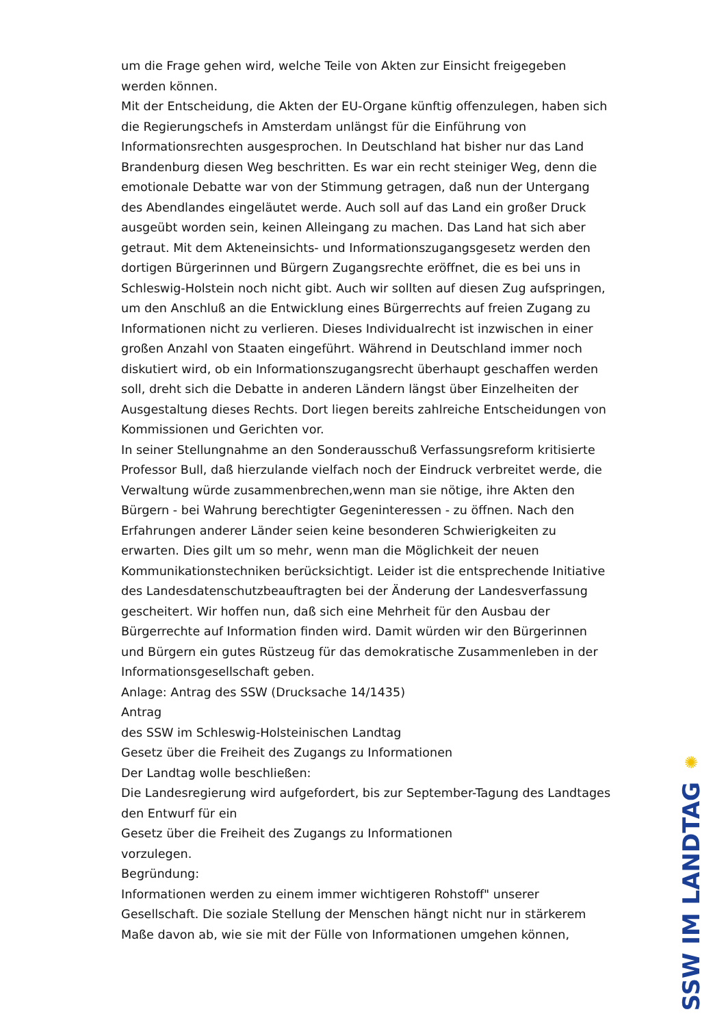um die Frage gehen wird, welche Teile von Akten zur Einsicht freigegeben werden können.
Mit der Entscheidung, die Akten der EU-Organe künftig offenzulegen, haben sich die Regierungschefs in Amsterdam unlängst für die Einführung von Informationsrechten ausgesprochen. In Deutschland hat bisher nur das Land Brandenburg diesen Weg beschritten. Es war ein recht steiniger Weg, denn die emotionale Debatte war von der Stimmung getragen, daß nun der Untergang des Abendlandes eingeläutet werde. Auch soll auf das Land ein großer Druck ausgeübt worden sein, keinen Alleingang zu machen. Das Land hat sich aber getraut. Mit dem Akteneinsichts- und Informationszugangsgesetz werden den dortigen Bürgerinnen und Bürgern Zugangsrechte eröffnet, die es bei uns in Schleswig-Holstein noch nicht gibt. Auch wir sollten auf diesen Zug aufspringen, um den Anschluß an die Entwicklung eines Bürgerrechts auf freien Zugang zu Informationen nicht zu verlieren. Dieses Individualrecht ist inzwischen in einer großen Anzahl von Staaten eingeführt. Während in Deutschland immer noch diskutiert wird, ob ein Informationszugangsrecht überhaupt geschaffen werden soll, dreht sich die Debatte in anderen Ländern längst über Einzelheiten der Ausgestaltung dieses Rechts. Dort liegen bereits zahlreiche Entscheidungen von Kommissionen und Gerichten vor.
In seiner Stellungnahme an den Sonderausschuß Verfassungsreform kritisierte Professor Bull, daß hierzulande vielfach noch der Eindruck verbreitet werde, die Verwaltung würde zusammenbrechen,wenn man sie nötige, ihre Akten den Bürgern - bei Wahrung berechtigter Gegeninteressen - zu öffnen. Nach den Erfahrungen anderer Länder seien keine besonderen Schwierigkeiten zu erwarten. Dies gilt um so mehr, wenn man die Möglichkeit der neuen Kommunikationstechniken berücksichtigt. Leider ist die entsprechende Initiative des Landesdatenschutzbeauftragten bei der Änderung der Landesverfassung gescheitert. Wir hoffen nun, daß sich eine Mehrheit für den Ausbau der Bürgerrechte auf Information finden wird. Damit würden wir den Bürgerinnen und Bürgern ein gutes Rüstzeug für das demokratische Zusammenleben in der Informationsgesellschaft geben.
Anlage: Antrag des SSW (Drucksache 14/1435)
Antrag
des SSW im Schleswig-Holsteinischen Landtag
Gesetz über die Freiheit des Zugangs zu Informationen
Der Landtag wolle beschließen:
Die Landesregierung wird aufgefordert, bis zur September-Tagung des Landtages den Entwurf für ein
Gesetz über die Freiheit des Zugangs zu Informationen
vorzulegen.
Begründung:
Informationen werden zu einem immer wichtigeren Rohstoff" unserer Gesellschaft. Die soziale Stellung der Menschen hängt nicht nur in stärkerem Maße davon ab, wie sie mit der Fülle von Informationen umgehen können,
✺
SSW IM LANDTAG